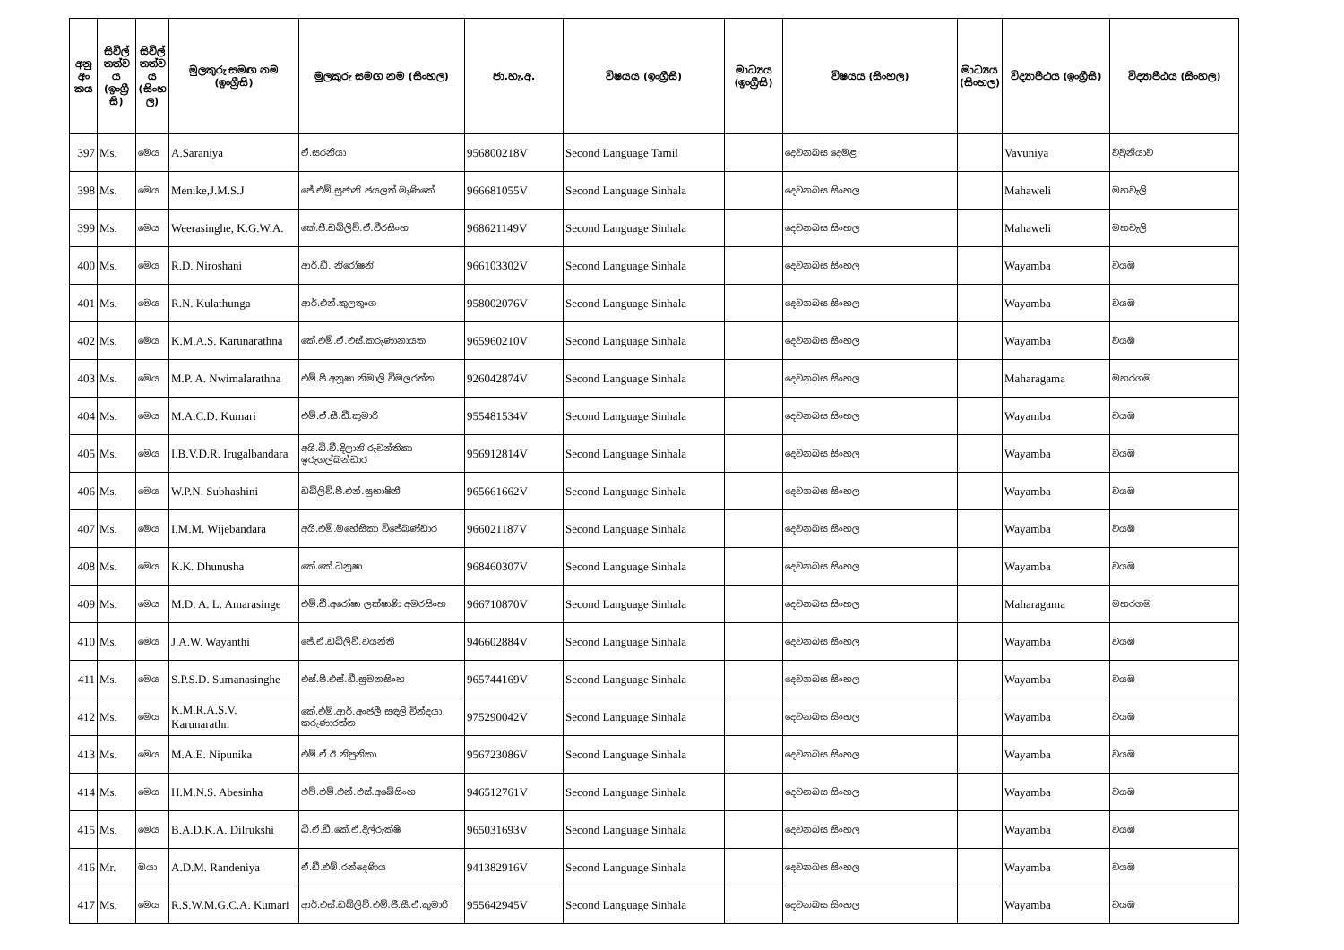| අනු අං කය | සිවිල් තත්ව ය (ඉංග්‍රී සි) | සිවිල් තත්ව ය (සිංහ ල) | මුලකුරු සමඟ නම (ඉංග්‍රීසි) | මුලකුරු සමඟ නම (සිංහල) | ජා.හැ.අ. | විෂයය (ඉංග්‍රීසි) | මාධ්‍යය (ඉංග්‍රීසි) | විෂයය (සිංහල) | මාධ්‍යය (සිංහල) | විද්‍යාපීඨය (ඉංග්‍රීසි) | විද්‍යාපීඨය (සිංහල) |
| --- | --- | --- | --- | --- | --- | --- | --- | --- | --- | --- | --- |
| 397 | Ms. | මෙය | A.Saraniya | ඒ.සරනියා | 956800218V | Second Language Tamil | | දෙවනබස දෙමළ | | Vavuniya | වවුනියාව |
| 398 | Ms. | මෙය | Menike,J.M.S.J | ජේ.එම්.සුජානි ජයලත් මැණිකේ | 966681055V | Second Language Sinhala | | දෙවනබස සිංහල | | Mahaweli | මහවැලි |
| 399 | Ms. | මෙය | Weerasinghe, K.G.W.A. | කේ.ජී.ඩබ්ලිව්.ඒ.වීරසිංහ | 968621149V | Second Language Sinhala | | දෙවනබස සිංහල | | Mahaweli | මහවැලි |
| 400 | Ms. | මෙය | R.D. Niroshani | ආර්.ඩී. නිරෝෂනි | 966103302V | Second Language Sinhala | | දෙවනබස සිංහල | | Wayamba | වයඹ |
| 401 | Ms. | මෙය | R.N. Kulathunga | ආර්.එන්.කුලතුංග | 958002076V | Second Language Sinhala | | දෙවනබස සිංහල | | Wayamba | වයඹ |
| 402 | Ms. | මෙය | K.M.A.S. Karunarathna | කේ.එම්.ඒ.එස්.කරුණානායක | 965960210V | Second Language Sinhala | | දෙවනබස සිංහල | | Wayamba | වයඹ |
| 403 | Ms. | මෙය | M.P. A. Nwimalarathna | එම්.පී.අනූෂා නිමාලි විමලරත්න | 926042874V | Second Language Sinhala | | දෙවනබස සිංහල | | Maharagama | මහරගම |
| 404 | Ms. | මෙය | M.A.C.D. Kumari | එම්.ඒ.සී.ඩී.කුමාරි | 955481534V | Second Language Sinhala | | දෙවනබස සිංහල | | Wayamba | වයඹ |
| 405 | Ms. | මෙය | I.B.V.D.R. Irugalbandara | අයි.බී.වී.දිලානි රුවන්තිකා ඉරුගල්බන්ඩාර | 956912814V | Second Language Sinhala | | දෙවනබස සිංහල | | Wayamba | වයඹ |
| 406 | Ms. | මෙය | W.P.N. Subhashini | ඩබ්ලිව්.පී.එන්.සුභාෂිනී | 965661662V | Second Language Sinhala | | දෙවනබස සිංහල | | Wayamba | වයඹ |
| 407 | Ms. | මෙය | I.M.M. Wijebandara | අයි.එම්.මහේසිකා විජේබණ්ඩාර | 966021187V | Second Language Sinhala | | දෙවනබස සිංහල | | Wayamba | වයඹ |
| 408 | Ms. | මෙය | K.K. Dhunusha | කේ.කේ.ධනුෂා | 968460307V | Second Language Sinhala | | දෙවනබස සිංහල | | Wayamba | වයඹ |
| 409 | Ms. | මෙය | M.D. A. L. Amarasinge | එම්.ඩී.අරෝෂා ලක්ෂාණි අමරසිංහ | 966710870V | Second Language Sinhala | | දෙවනබස සිංහල | | Maharagama | මහරගම |
| 410 | Ms. | මෙය | J.A.W. Wayanthi | ජේ.ඒ.ඩබ්ලිව්.වයන්ති | 946602884V | Second Language Sinhala | | දෙවනබස සිංහල | | Wayamba | වයඹ |
| 411 | Ms. | මෙය | S.P.S.D. Sumanasinghe | එස්.පී.එස්.ඩී.සුමනසිංහ | 965744169V | Second Language Sinhala | | දෙවනබස සිංහල | | Wayamba | වයඹ |
| 412 | Ms. | මෙය | K.M.R.A.S.V. Karunarathn | කේ.එම්.ආර්.අංජලී සඳලි වින්දයා කරුණාරත්න | 975290042V | Second Language Sinhala | | දෙවනබස සිංහල | | Wayamba | වයඹ |
| 413 | Ms. | මෙය | M.A.E. Nipunika | එම්.ඒ.ඊ.නිපුනිකා | 956723086V | Second Language Sinhala | | දෙවනබස සිංහල | | Wayamba | වයඹ |
| 414 | Ms. | මෙය | H.M.N.S. Abesinha | එච්.එම්.එන්.එස්.අබේසිංහ | 946512761V | Second Language Sinhala | | දෙවනබස සිංහල | | Wayamba | වයඹ |
| 415 | Ms. | මෙය | B.A.D.K.A. Dilrukshi | බී.ඒ.ඩී.කේ.ඒ.දිල්රුක්ෂි | 965031693V | Second Language Sinhala | | දෙවනබස සිංහල | | Wayamba | වයඹ |
| 416 | Mr. | මයා | A.D.M. Randeniya | ඒ.ඩී.එම්.රන්දෙණිය | 941382916V | Second Language Sinhala | | දෙවනබස සිංහල | | Wayamba | වයඹ |
| 417 | Ms. | මෙය | R.S.W.M.G.C.A. Kumari | ආර්.එස්.ඩබ්ලිව්.එම්.ජී.සී.ඒ.කුමාරි | 955642945V | Second Language Sinhala | | දෙවනබස සිංහල | | Wayamba | වයඹ |